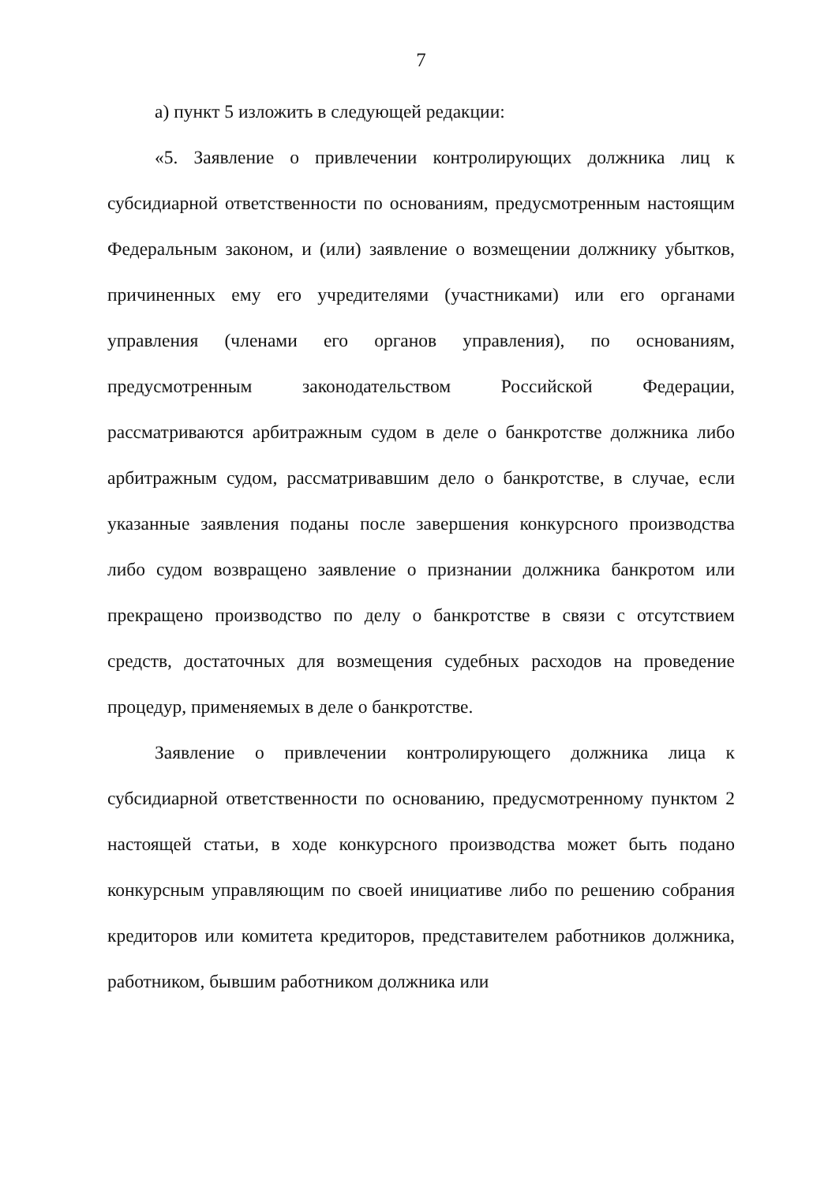7
а) пункт 5 изложить в следующей редакции:
«5. Заявление о привлечении контролирующих должника лиц к субсидиарной ответственности по основаниям, предусмотренным настоящим Федеральным законом, и (или) заявление о возмещении должнику убытков, причиненных ему его учредителями (участниками) или его органами управления (членами его органов управления), по основаниям, предусмотренным законодательством Российской Федерации, рассматриваются арбитражным судом в деле о банкротстве должника либо арбитражным судом, рассматривавшим дело о банкротстве, в случае, если указанные заявления поданы после завершения конкурсного производства либо судом возвращено заявление о признании должника банкротом или прекращено производство по делу о банкротстве в связи с отсутствием средств, достаточных для возмещения судебных расходов на проведение процедур, применяемых в деле о банкротстве.
Заявление о привлечении контролирующего должника лица к субсидиарной ответственности по основанию, предусмотренному пунктом 2 настоящей статьи, в ходе конкурсного производства может быть подано конкурсным управляющим по своей инициативе либо по решению собрания кредиторов или комитета кредиторов, представителем работников должника, работником, бывшим работником должника или